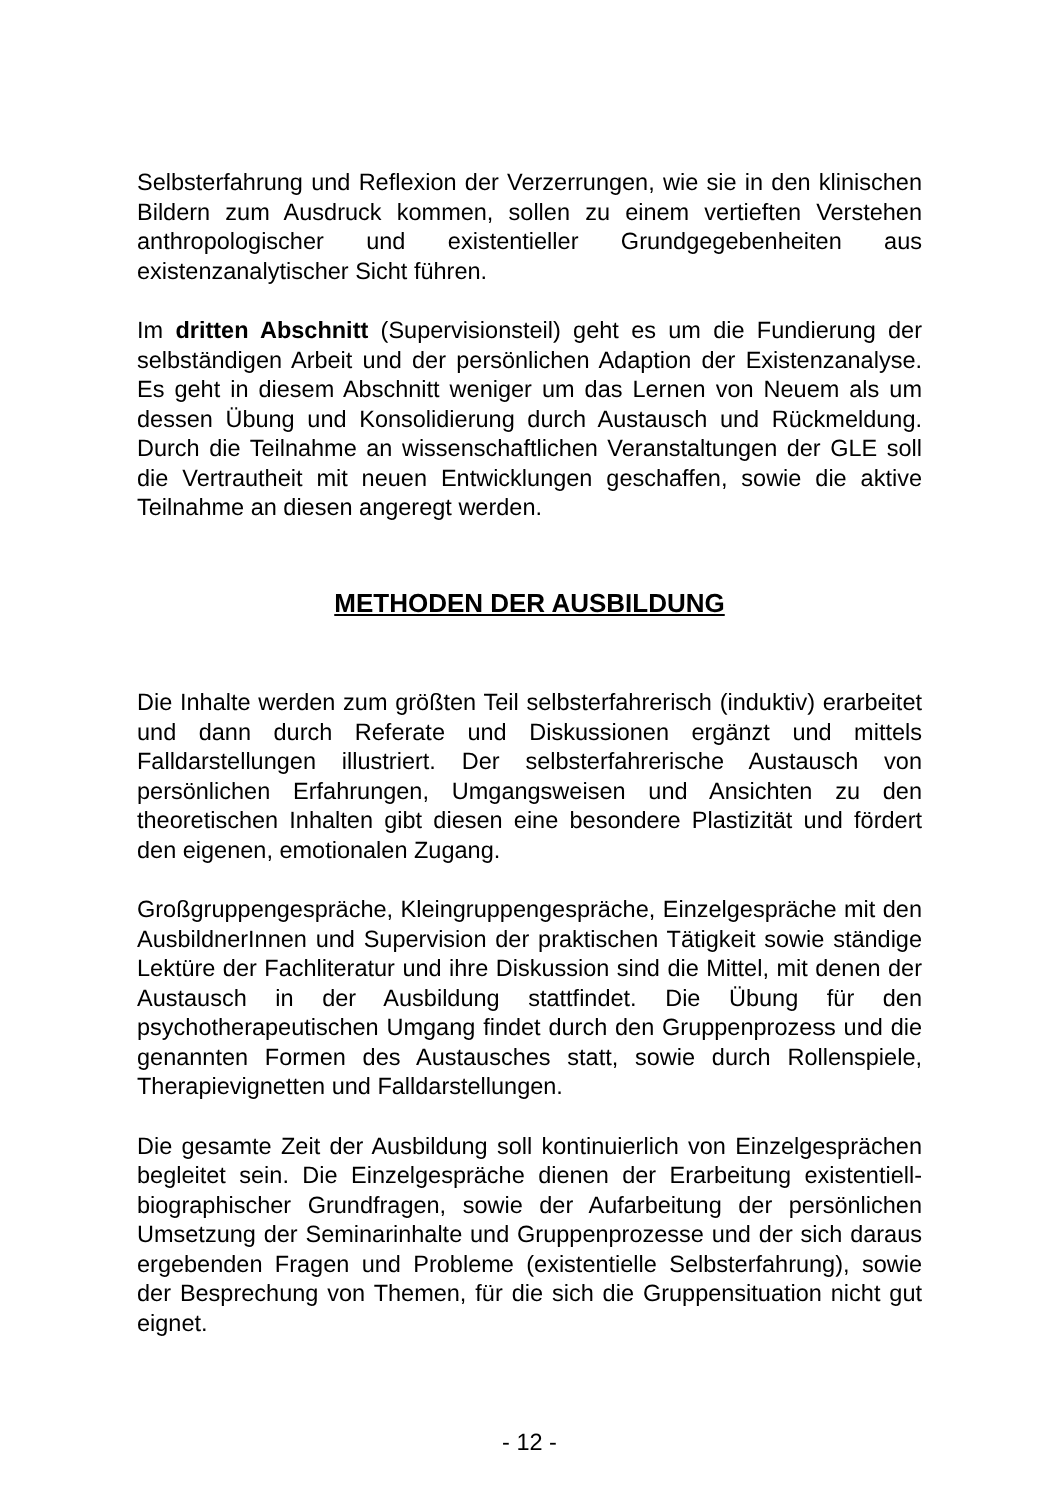Selbsterfahrung und Reflexion der Verzerrungen, wie sie in den klinischen Bildern zum Ausdruck kommen, sollen zu einem vertieften Verstehen anthropologischer und existentieller Grundgegebenheiten aus existenzanalytischer Sicht führen.
Im dritten Abschnitt (Supervisionsteil) geht es um die Fundierung der selbständigen Arbeit und der persönlichen Adaption der Existenzanalyse. Es geht in diesem Abschnitt weniger um das Lernen von Neuem als um dessen Übung und Konsolidierung durch Austausch und Rückmeldung. Durch die Teilnahme an wissenschaftlichen Veranstaltungen der GLE soll die Vertrautheit mit neuen Entwicklungen geschaffen, sowie die aktive Teilnahme an diesen angeregt werden.
METHODEN DER AUSBILDUNG
Die Inhalte werden zum größten Teil selbsterfahrerisch (induktiv) erarbeitet und dann durch Referate und Diskussionen ergänzt und mittels Falldarstellungen illustriert. Der selbsterfahrerische Austausch von persönlichen Erfahrungen, Umgangsweisen und Ansichten zu den theoretischen Inhalten gibt diesen eine besondere Plastizität und fördert den eigenen, emotionalen Zugang.
Großgruppengespräche, Kleingruppengespräche, Einzelgespräche mit den AusbildnerInnen und Supervision der praktischen Tätigkeit sowie ständige Lektüre der Fachliteratur und ihre Diskussion sind die Mittel, mit denen der Austausch in der Ausbildung stattfindet. Die Übung für den psychotherapeutischen Umgang findet durch den Gruppenprozess und die genannten Formen des Austausches statt, sowie durch Rollenspiele, Therapievignetten und Falldarstellungen.
Die gesamte Zeit der Ausbildung soll kontinuierlich von Einzelgesprächen begleitet sein. Die Einzelgespräche dienen der Erarbeitung existentiell-biographischer Grundfragen, sowie der Aufarbeitung der persönlichen Umsetzung der Seminarinhalte und Gruppenprozesse und der sich daraus ergebenden Fragen und Probleme (existentielle Selbsterfahrung), sowie der Besprechung von Themen, für die sich die Gruppensituation nicht gut eignet.
- 12 -